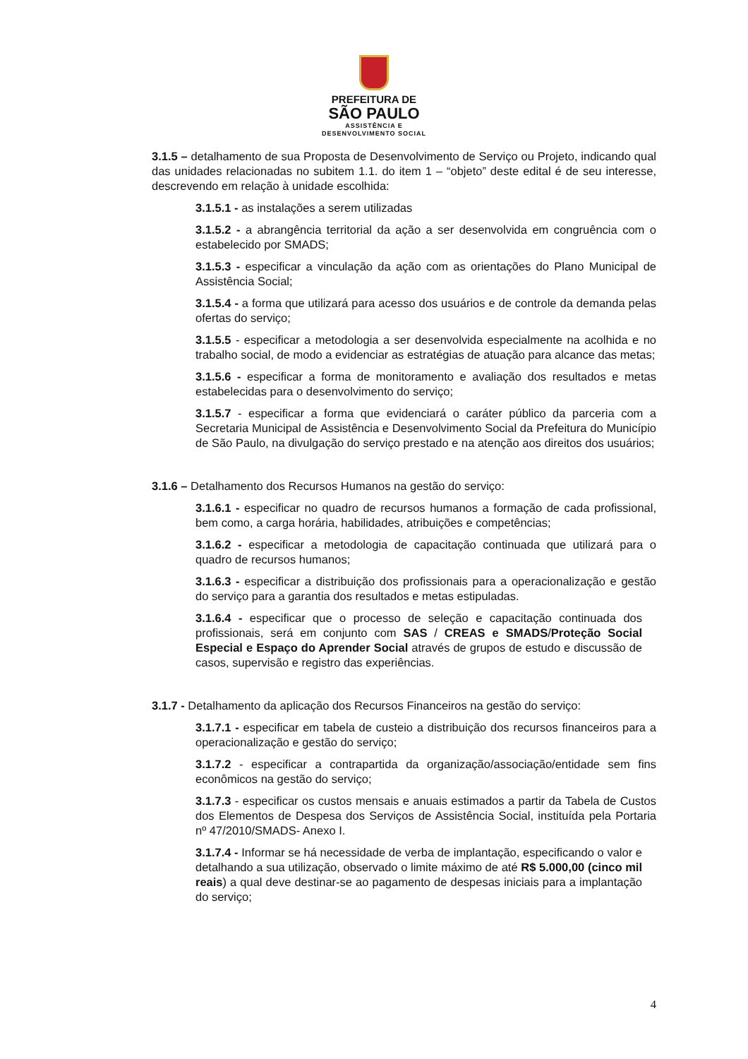PREFEITURA DE
SÃO PAULO
ASSISTÊNCIA E
DESENVOLVIMENTO SOCIAL
3.1.5 – detalhamento de sua Proposta de Desenvolvimento de Serviço ou Projeto, indicando qual das unidades relacionadas no subitem 1.1. do item 1 – “objeto” deste edital é de seu interesse, descrevendo em relação à unidade escolhida:
3.1.5.1 - as instalações a serem utilizadas
3.1.5.2 - a abrangência territorial da ação a ser desenvolvida em congruência com o estabelecido por SMADS;
3.1.5.3 - especificar a vinculação da ação com as orientações do Plano Municipal de Assistência Social;
3.1.5.4 - a forma que utilizará para acesso dos usuários e de controle da demanda pelas ofertas do serviço;
3.1.5.5 - especificar a metodologia a ser desenvolvida especialmente na acolhida e no trabalho social, de modo a evidenciar as estratégias de atuação para alcance das metas;
3.1.5.6 - especificar a forma de monitoramento e avaliação dos resultados e metas estabelecidas para o desenvolvimento do serviço;
3.1.5.7 - especificar a forma que evidenciará o caráter público da parceria com a Secretaria Municipal de Assistência e Desenvolvimento Social da Prefeitura do Município de São Paulo, na divulgação do serviço prestado e na atenção aos direitos dos usuários;
3.1.6 – Detalhamento dos Recursos Humanos na gestão do serviço:
3.1.6.1 - especificar no quadro de recursos humanos a formação de cada profissional, bem como, a carga horária, habilidades, atribuições e competências;
3.1.6.2 - especificar a metodologia de capacitação continuada que utilizará para o quadro de recursos humanos;
3.1.6.3 - especificar a distribuição dos profissionais para a operacionalização e gestão do serviço para a garantia dos resultados e metas estipuladas.
3.1.6.4 - especificar que o processo de seleção e capacitação continuada dos profissionais, será em conjunto com SAS / CREAS e SMADS/Proteção Social Especial e Espaço do Aprender Social através de grupos de estudo e discussão de casos, supervisão e registro das experiências.
3.1.7 - Detalhamento da aplicação dos Recursos Financeiros na gestão do serviço:
3.1.7.1 - especificar em tabela de custeio a distribuição dos recursos financeiros para a operacionalização e gestão do serviço;
3.1.7.2 - especificar a contrapartida da organização/associação/entidade sem fins econômicos na gestão do serviço;
3.1.7.3 - especificar os custos mensais e anuais estimados a partir da Tabela de Custos dos Elementos de Despesa dos Serviços de Assistência Social, instituída pela Portaria nº 47/2010/SMADS- Anexo I.
3.1.7.4 - Informar se há necessidade de verba de implantação, especificando o valor e detalhando a sua utilização, observado o limite máximo de até R$ 5.000,00 (cinco mil reais) a qual deve destinar-se ao pagamento de despesas iniciais para a implantação do serviço;
4